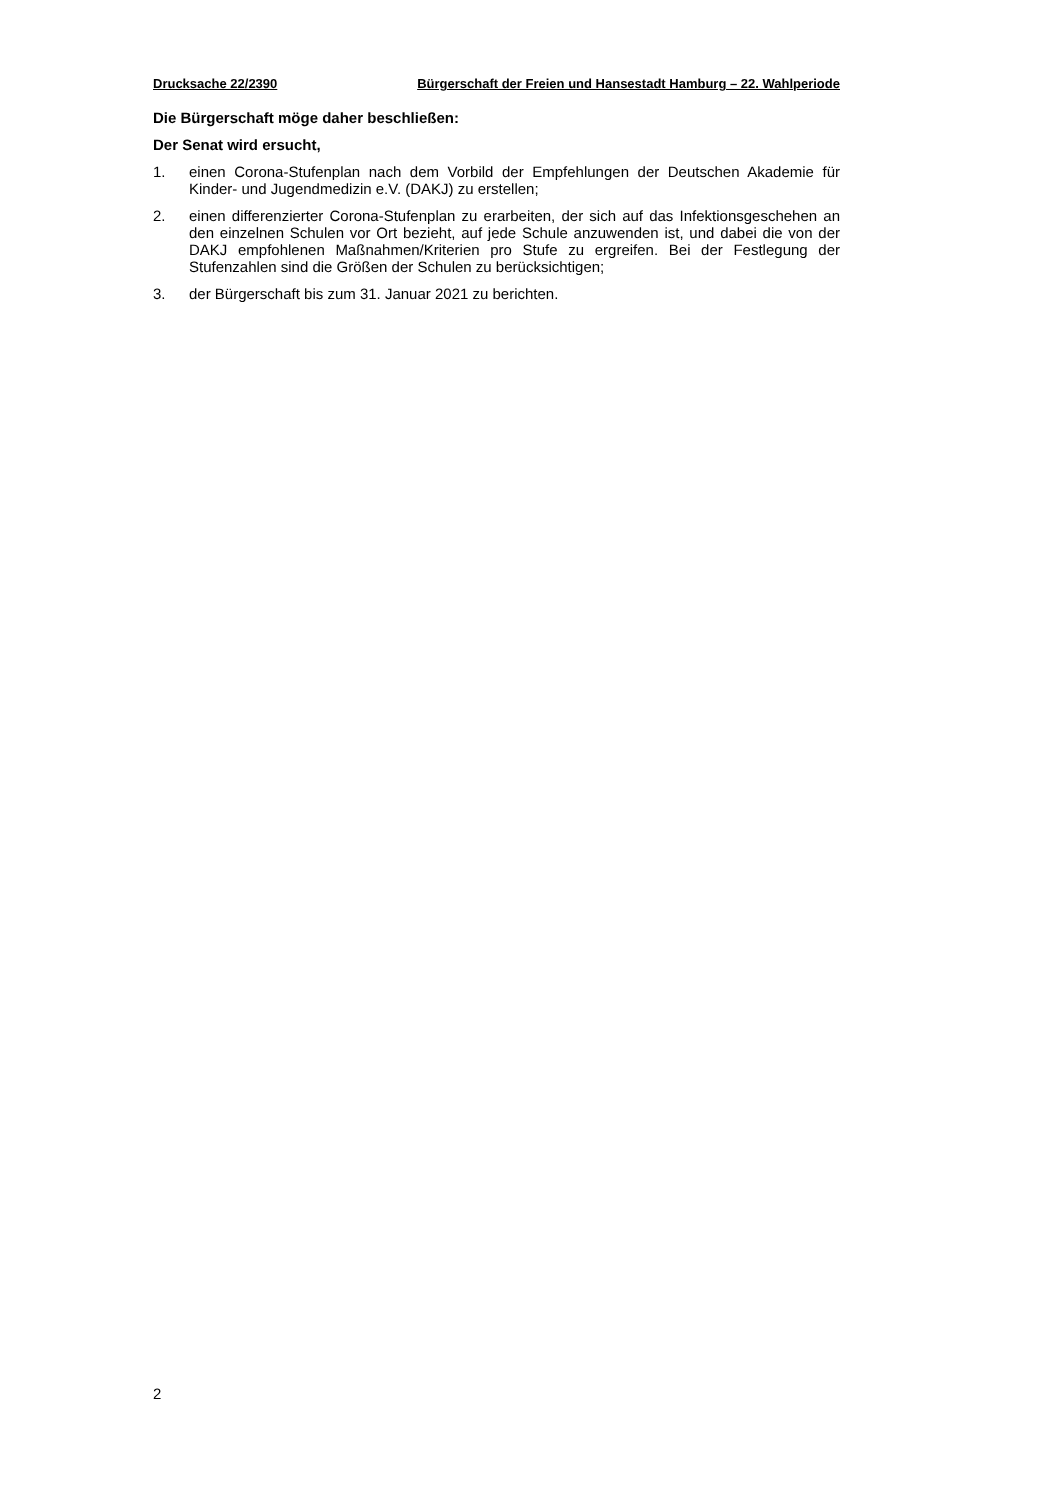Drucksache 22/2390 Bürgerschaft der Freien und Hansestadt Hamburg – 22. Wahlperiode
Die Bürgerschaft möge daher beschließen:
Der Senat wird ersucht,
1. einen Corona-Stufenplan nach dem Vorbild der Empfehlungen der Deutschen Akademie für Kinder- und Jugendmedizin e.V. (DAKJ) zu erstellen;
2. einen differenzierter Corona-Stufenplan zu erarbeiten, der sich auf das Infektionsgeschehen an den einzelnen Schulen vor Ort bezieht, auf jede Schule anzuwenden ist, und dabei die von der DAKJ empfohlenen Maßnahmen/Kriterien pro Stufe zu ergreifen. Bei der Festlegung der Stufenzahlen sind die Größen der Schulen zu berücksichtigen;
3. der Bürgerschaft bis zum 31. Januar 2021 zu berichten.
2